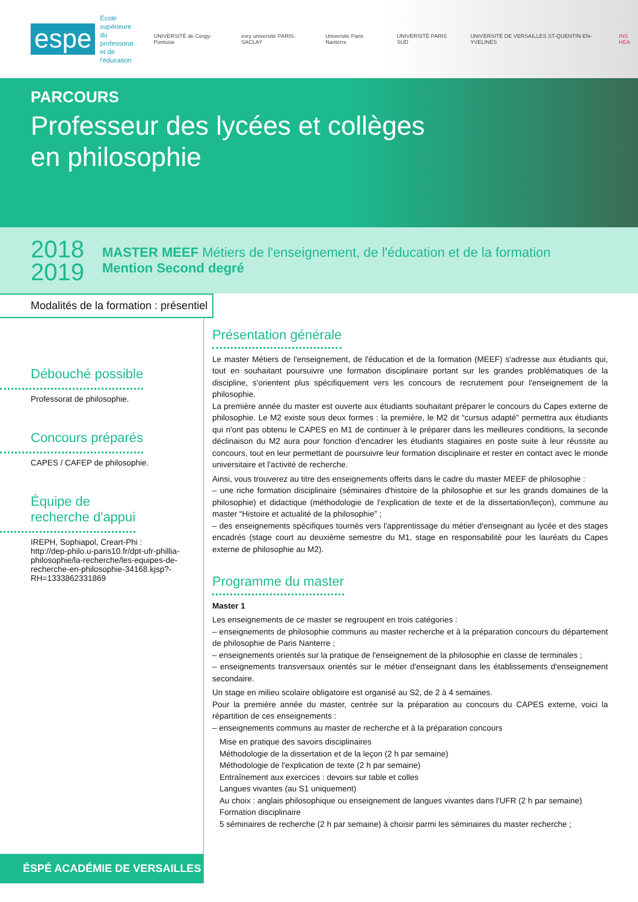espe
École supérieure
du professorat
et de l'éducation
UNIVERSITÉ de Cergy-Pontoise evry université PARIS-SACLAY Université Paris Nanterre UNIVERSITÉ PARIS SUD UNIVERSITÉ DE VERSAILLES ST-QUENTIN-EN-YVELINES INS HEA
PARCOURS
Professeur des lycées et collèges
en philosophie
2018
2019
MASTER MEEF Métiers de l'enseignement, de l'éducation et de la formation
Mention Second degré
Modalités de la formation : présentiel
Débouché possible
Professorat de philosophie.
Concours préparés
CAPES / CAFEP de philosophie.
Équipe de
recherche d'appui
IREPH, Sophiapol, Creart-Phi :
http://dep-philo.u-paris10.fr/dpt-ufr-phillia-philosophie/la-recherche/les-equipes-de-recherche-en-philosophie-34168.kjsp?-RH=1333862331869
ÉSPÉ ACADÉMIE DE VERSAILLES
Présentation générale
Le master Métiers de l'enseignement, de l'éducation et de la formation (MEEF) s'adresse aux étudiants qui, tout en souhaitant poursuivre une formation disciplinaire portant sur les grandes problématiques de la discipline, s'orientent plus spécifiquement vers les concours de recrutement pour l'enseignement de la philosophie.
La première année du master est ouverte aux étudiants souhaitant préparer le concours du Capes externe de philosophie. Le M2 existe sous deux formes : la première, le M2 dit “cursus adapté” permettra aux étudiants qui n'ont pas obtenu le CAPES en M1 de continuer à le préparer dans les meilleures conditions, la seconde déclinaison du M2 aura pour fonction d'encadrer les étudiants stagiaires en poste suite à leur réussite au concours, tout en leur permettant de poursuivre leur formation disciplinaire et rester en contact avec le monde universitaire et l'activité de recherche.
Ainsi, vous trouverez au titre des enseignements offerts dans le cadre du master MEEF de philosophie :
– une riche formation disciplinaire (séminaires d'histoire de la philosophie et sur les grands domaines de la philosophie) et didactique (méthodologie de l'explication de texte et de la dissertation/leçon), commune au master “Histoire et actualité de la philosophie” ;
– des enseignements spécifiques tournés vers l'apprentissage du métier d'enseignant au lycée et des stages encadrés (stage court au deuxième semestre du M1, stage en responsabilité pour les lauréats du Capes externe de philosophie au M2).
Programme du master
Master 1
Les enseignements de ce master se regroupent en trois catégories :
– enseignements de philosophie communs au master recherche et à la préparation concours du département de philosophie de Paris Nanterre ;
– enseignements orientés sur la pratique de l'enseignement de la philosophie en classe de terminales ;
– enseignements transversaux orientés sur le métier d'enseignant dans les établissements d'enseignement secondaire.
Un stage en milieu scolaire obligatoire est organisé au S2, de 2 à 4 semaines.
Pour la première année du master, centrée sur la préparation au concours du CAPES externe, voici la répartition de ces enseignements :
– enseignements communs au master de recherche et à la préparation concours
Mise en pratique des savoirs disciplinaires
Méthodologie de la dissertation et de la leçon (2 h par semaine)
Méthodologie de l'explication de texte (2 h par semaine)
Entraînement aux exercices : devoirs sur table et colles
Langues vivantes (au S1 uniquement)
Au choix : anglais philosophique ou enseignement de langues vivantes dans l'UFR (2 h par semaine)
Formation disciplinaire
5 séminaires de recherche (2 h par semaine) à choisir parmi les séminaires du master recherche ;